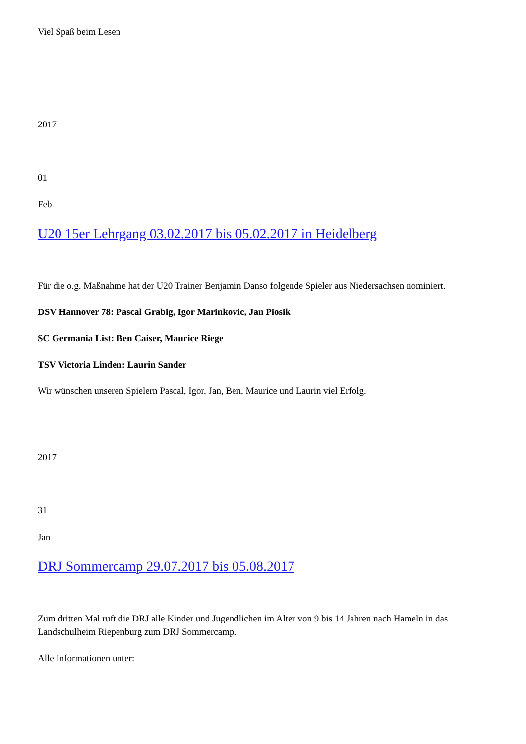Viel Spaß beim Lesen
2017
01
Feb
U20 15er Lehrgang 03.02.2017 bis 05.02.2017 in Heidelberg
Für die o.g. Maßnahme hat der U20 Trainer Benjamin Danso folgende Spieler aus Niedersachsen nominiert.
DSV Hannover 78: Pascal Grabig, Igor Marinkovic, Jan Piosik
SC Germania List: Ben Caiser, Maurice Riege
TSV Victoria Linden: Laurin Sander
Wir wünschen unseren Spielern Pascal, Igor, Jan, Ben, Maurice und Laurin viel Erfolg.
2017
31
Jan
DRJ Sommercamp 29.07.2017 bis 05.08.2017
Zum dritten Mal ruft die DRJ alle Kinder und Jugendlichen im Alter von 9 bis 14 Jahren nach Hameln in das Landschulheim Riepenburg zum DRJ Sommercamp.
Alle Informationen unter: